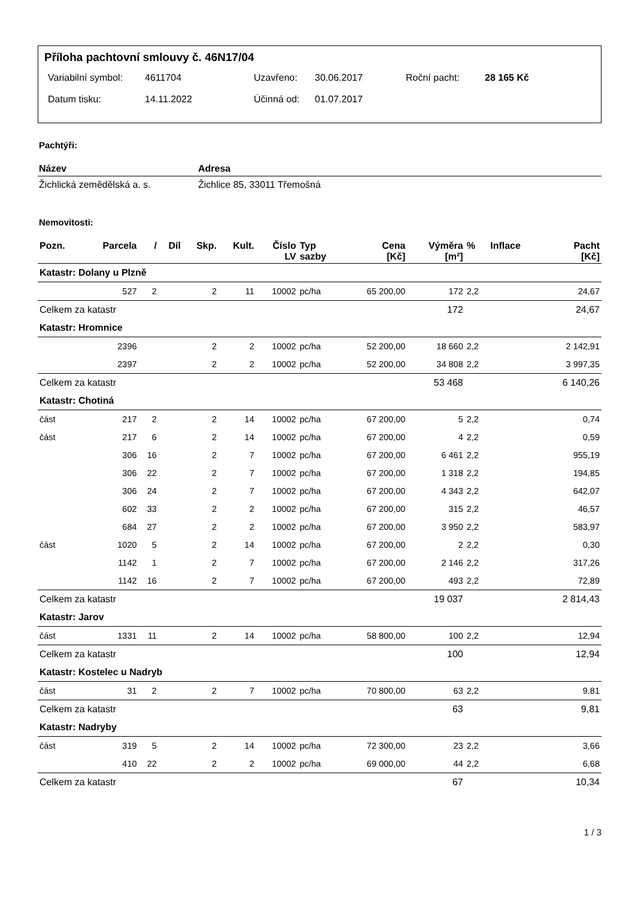Příloha pachtovní smlouvy č. 46N17/04
| Variabilní symbol: | 4611704 | Uzavřeno: | 30.06.2017 | Roční pacht: | 28 165 Kč |
| Datum tisku: | 14.11.2022 | Účinná od: | 01.07.2017 | | |
Pachtýři:
| Název | Adresa |
| --- | --- |
| Žichlická zemědělská a. s. | Žichlice 85, 33011 Třemošná |
Nemovitosti:
| Pozn. | Parcela | / | Díl | Skp. | Kult. | Číslo LV | Typ sazby | Cena [Kč] | Výměra [m²] | % | Inflace | Pacht [Kč] |
| --- | --- | --- | --- | --- | --- | --- | --- | --- | --- | --- | --- | --- |
| Katastr: Dolany u Plzně | | | | | | | | | | | | |
| | 527 | 2 | | 2 | 11 | 10002 | pc/ha | 65 200,00 | 172 | 2,2 | | 24,67 |
| Celkem za katastr | | | | | | | | | 172 | | | 24,67 |
| Katastr: Hromnice | | | | | | | | | | | | |
| | 2396 | | | 2 | 2 | 10002 | pc/ha | 52 200,00 | 18 660 | 2,2 | | 2 142,91 |
| | 2397 | | | 2 | 2 | 10002 | pc/ha | 52 200,00 | 34 808 | 2,2 | | 3 997,35 |
| Celkem za katastr | | | | | | | | | 53 468 | | | 6 140,26 |
| Katastr: Chotiná | | | | | | | | | | | | |
| část | 217 | 2 | | 2 | 14 | 10002 | pc/ha | 67 200,00 | 5 | 2,2 | | 0,74 |
| část | 217 | 6 | | 2 | 14 | 10002 | pc/ha | 67 200,00 | 4 | 2,2 | | 0,59 |
| | 306 | 16 | | 2 | 7 | 10002 | pc/ha | 67 200,00 | 6 461 | 2,2 | | 955,19 |
| | 306 | 22 | | 2 | 7 | 10002 | pc/ha | 67 200,00 | 1 318 | 2,2 | | 194,85 |
| | 306 | 24 | | 2 | 7 | 10002 | pc/ha | 67 200,00 | 4 343 | 2,2 | | 642,07 |
| | 602 | 33 | | 2 | 2 | 10002 | pc/ha | 67 200,00 | 315 | 2,2 | | 46,57 |
| | 684 | 27 | | 2 | 2 | 10002 | pc/ha | 67 200,00 | 3 950 | 2,2 | | 583,97 |
| část | 1020 | 5 | | 2 | 14 | 10002 | pc/ha | 67 200,00 | 2 | 2,2 | | 0,30 |
| | 1142 | 1 | | 2 | 7 | 10002 | pc/ha | 67 200,00 | 2 146 | 2,2 | | 317,26 |
| | 1142 | 16 | | 2 | 7 | 10002 | pc/ha | 67 200,00 | 493 | 2,2 | | 72,89 |
| Celkem za katastr | | | | | | | | | 19 037 | | | 2 814,43 |
| Katastr: Jarov | | | | | | | | | | | | |
| část | 1331 | 11 | | 2 | 14 | 10002 | pc/ha | 58 800,00 | 100 | 2,2 | | 12,94 |
| Celkem za katastr | | | | | | | | | 100 | | | 12,94 |
| Katastr: Kostelec u Nadryb | | | | | | | | | | | | |
| část | 31 | 2 | | 2 | 7 | 10002 | pc/ha | 70 800,00 | 63 | 2,2 | | 9,81 |
| Celkem za katastr | | | | | | | | | 63 | | | 9,81 |
| Katastr: Nadryby | | | | | | | | | | | | |
| část | 319 | 5 | | 2 | 14 | 10002 | pc/ha | 72 300,00 | 23 | 2,2 | | 3,66 |
| | 410 | 22 | | 2 | 2 | 10002 | pc/ha | 69 000,00 | 44 | 2,2 | | 6,68 |
| Celkem za katastr | | | | | | | | | 67 | | | 10,34 |
1 / 3